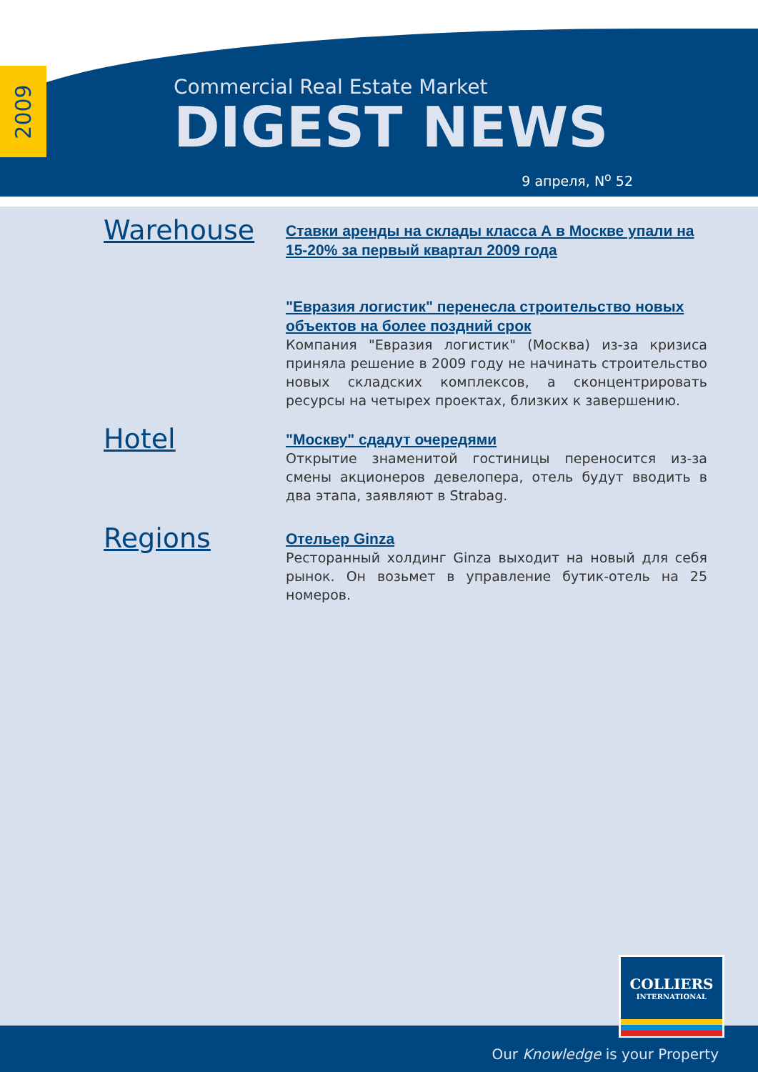2009
Commercial Real Estate Market
DIGEST NEWS
9 апреля, N<sup>o</sup> 52
Warehouse
Ставки аренды на склады класса А в Москве упали на 15-20% за первый квартал 2009 года
"Евразия логистик" перенесла строительство новых объектов на более поздний срок
Компания "Евразия логистик" (Москва) из-за кризиса приняла решение в 2009 году не начинать строительство новых складских комплексов, а сконцентрировать ресурсы на четырех проектах, близких к завершению.
Hotel
"Москву" сдадут очередями
Открытие знаменитой гостиницы переносится из-за смены акционеров девелопера, отель будут вводить в два этапа, заявляют в Strabag.
Regions
Отельер Ginza
Ресторанный холдинг Ginza выходит на новый для себя рынок. Он возьмет в управление бутик-отель на 25 номеров.
Our Knowledge is your Property
COLLIERS
INTERNATIONAL